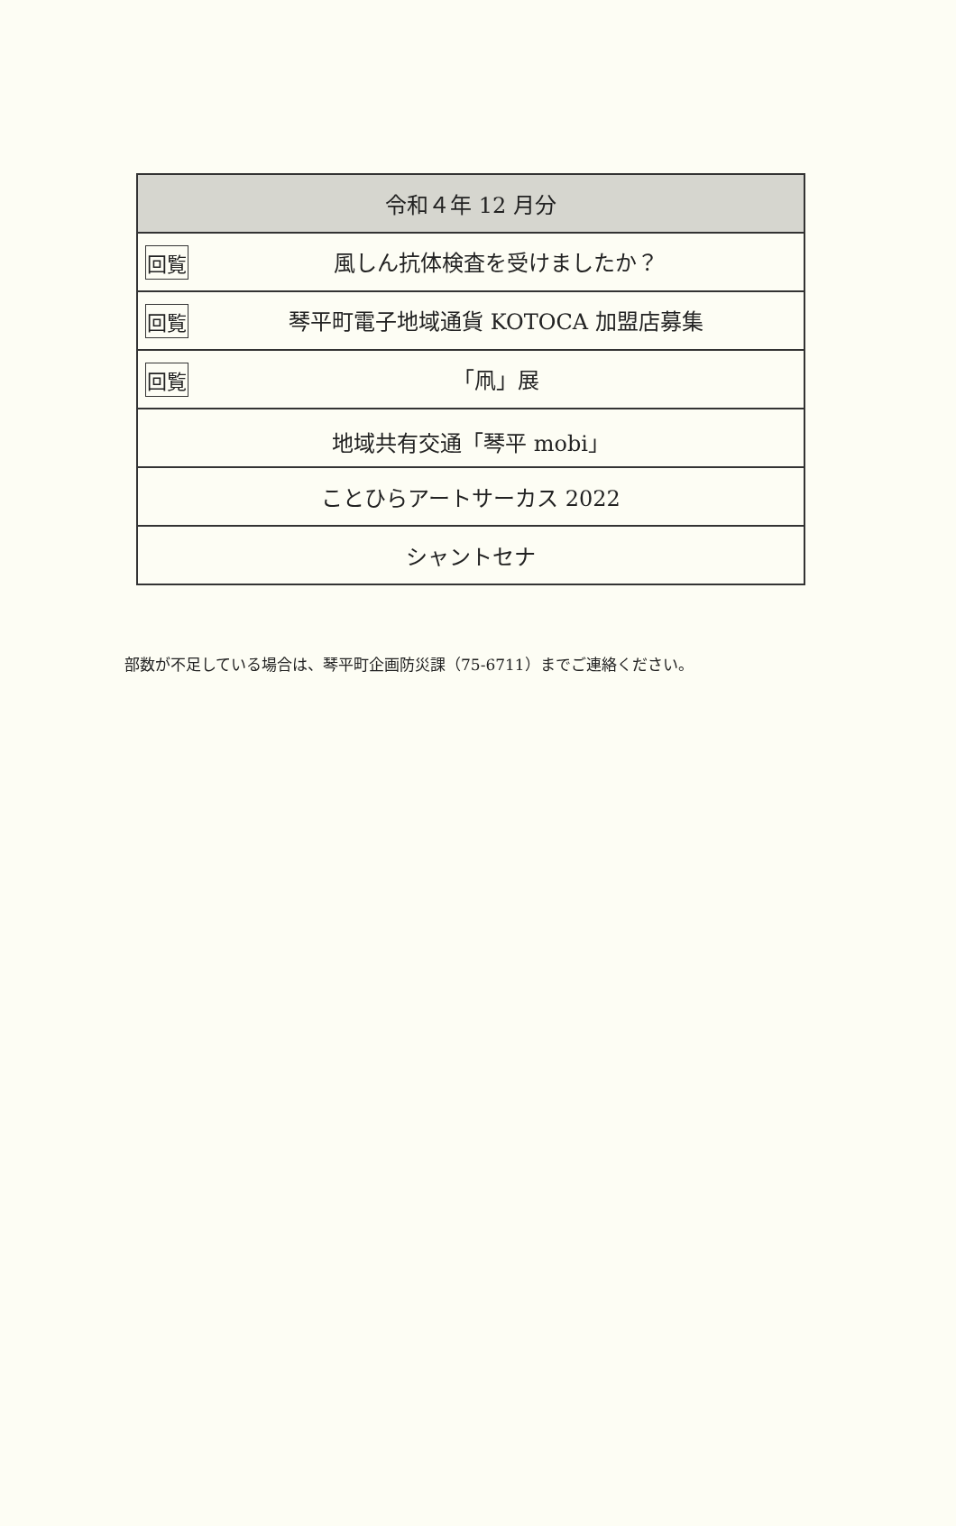| 令和４年 12 月分 |
| --- |
| 回覧 風しん抗体検査を受けましたか？ |
| 回覧 琴平町電子地域通貨 KOTOCA 加盟店募集 |
| 回覧 「凧」展 |
| 地域共有交通「琴平 mobi」 |
| ことひらアートサーカス 2022 |
| シャントセナ |
部数が不足している場合は、琴平町企画防災課（75-6711）までご連絡ください。